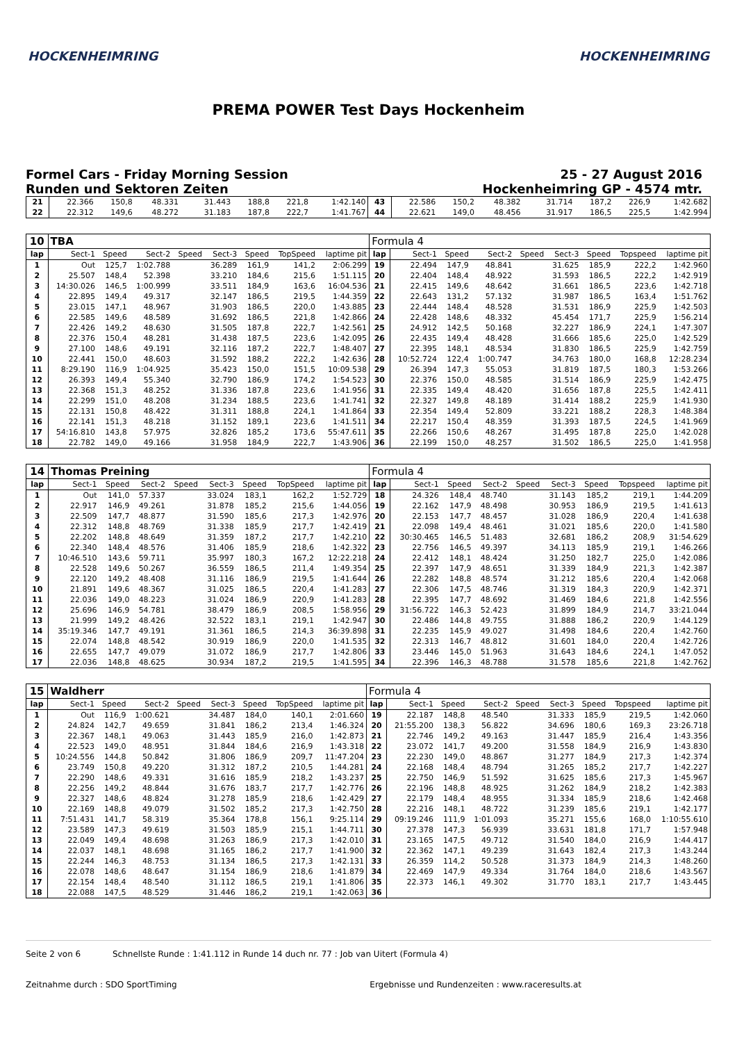HOCKENHEIMRING HOCKENHEIMRING
PREMA POWER Test Days Hockenheim
Formel Cars - Friday Morning Session
Runden und Sektoren Zeiten
25 - 27 August 2016
Hockenheimring GP - 4574 mtr.
| 21 | 22.366 | 150,8 | 48.331 | | 31.443 | 188,8 | 221,8 | 1:42.140 | 43 | 22.586 | 150,2 | 48.382 | | 31.714 | 187,2 | 226,9 | 1:42.682 |
| 22 | 22.312 | 149,6 | 48.272 | | 31.183 | 187,8 | 222,7 | 1:41.767 | 44 | 22.621 | 149,0 | 48.456 | | 31.917 | 186,5 | 225,5 | 1:42.994 |
| 10 | TBA | | | | | | | | Formula 4 | | | | | | | | |
| lap | Sect-1 | Speed | Sect-2 | Speed | Sect-3 | Speed | TopSpeed | laptime pit | lap | Sect-1 | Speed | Sect-2 | Speed | Sect-3 | Speed | Topspeed | laptime pit |
| 1 | Out | 125,7 | 1:02.788 | | 36.289 | 161,9 | 141,2 | 2:06.299 | 19 | 22.494 | 147,9 | 48.841 | | 31.625 | 185,9 | 222,2 | 1:42.960 |
| 2 | 25.507 | 148,4 | 52.398 | | 33.210 | 184,6 | 215,6 | 1:51.115 | 20 | 22.404 | 148,4 | 48.922 | | 31.593 | 186,5 | 222,2 | 1:42.919 |
| 3 | 14:30.026 | 146,5 | 1:00.999 | | 33.511 | 184,9 | 163,6 | 16:04.536 | 21 | 22.415 | 149,6 | 48.642 | | 31.661 | 186,5 | 223,6 | 1:42.718 |
| 4 | 22.895 | 149,4 | 49.317 | | 32.147 | 186,5 | 219,5 | 1:44.359 | 22 | 22.643 | 131,2 | 57.132 | | 31.987 | 186,5 | 163,4 | 1:51.762 |
| 5 | 23.015 | 147,1 | 48.967 | | 31.903 | 186,5 | 220,0 | 1:43.885 | 23 | 22.444 | 148,4 | 48.528 | | 31.531 | 186,9 | 225,9 | 1:42.503 |
| 6 | 22.585 | 149,6 | 48.589 | | 31.692 | 186,5 | 221,8 | 1:42.866 | 24 | 22.428 | 148,6 | 48.332 | | 45.454 | 171,7 | 225,9 | 1:56.214 |
| 7 | 22.426 | 149,2 | 48.630 | | 31.505 | 187,8 | 222,7 | 1:42.561 | 25 | 24.912 | 142,5 | 50.168 | | 32.227 | 186,9 | 224,1 | 1:47.307 |
| 8 | 22.376 | 150,4 | 48.281 | | 31.438 | 187,5 | 223,6 | 1:42.095 | 26 | 22.435 | 149,4 | 48.428 | | 31.666 | 185,6 | 225,0 | 1:42.529 |
| 9 | 27.100 | 148,6 | 49.191 | | 32.116 | 187,2 | 222,7 | 1:48.407 | 27 | 22.395 | 148,1 | 48.534 | | 31.830 | 186,5 | 225,9 | 1:42.759 |
| 10 | 22.441 | 150,0 | 48.603 | | 31.592 | 188,2 | 222,2 | 1:42.636 | 28 | 10:52.724 | 122,4 | 1:00.747 | | 34.763 | 180,0 | 168,8 | 12:28.234 |
| 11 | 8:29.190 | 116,9 | 1:04.925 | | 35.423 | 150,0 | 151,5 | 10:09.538 | 29 | 26.394 | 147,3 | 55.053 | | 31.819 | 187,5 | 180,3 | 1:53.266 |
| 12 | 26.393 | 149,4 | 55.340 | | 32.790 | 186,9 | 174,2 | 1:54.523 | 30 | 22.376 | 150,0 | 48.585 | | 31.514 | 186,9 | 225,9 | 1:42.475 |
| 13 | 22.368 | 151,3 | 48.252 | | 31.336 | 187,8 | 223,6 | 1:41.956 | 31 | 22.335 | 149,4 | 48.420 | | 31.656 | 187,8 | 225,5 | 1:42.411 |
| 14 | 22.299 | 151,0 | 48.208 | | 31.234 | 188,5 | 223,6 | 1:41.741 | 32 | 22.327 | 149,8 | 48.189 | | 31.414 | 188,2 | 225,9 | 1:41.930 |
| 15 | 22.131 | 150,8 | 48.422 | | 31.311 | 188,8 | 224,1 | 1:41.864 | 33 | 22.354 | 149,4 | 52.809 | | 33.221 | 188,2 | 228,3 | 1:48.384 |
| 16 | 22.141 | 151,3 | 48.218 | | 31.152 | 189,1 | 223,6 | 1:41.511 | 34 | 22.217 | 150,4 | 48.359 | | 31.393 | 187,5 | 224,5 | 1:41.969 |
| 17 | 54:16.810 | 143,8 | 57.975 | | 32.826 | 185,2 | 173,6 | 55:47.611 | 35 | 22.266 | 150,6 | 48.267 | | 31.495 | 187,8 | 225,0 | 1:42.028 |
| 18 | 22.782 | 149,0 | 49.166 | | 31.958 | 184,9 | 222,7 | 1:43.906 | 36 | 22.199 | 150,0 | 48.257 | | 31.502 | 186,5 | 225,0 | 1:41.958 |
| 14 | Thomas Preining | | | | | | | | Formula 4 | | | | | | | | |
| lap | Sect-1 | Speed | Sect-2 | Speed | Sect-3 | Speed | TopSpeed | laptime pit | lap | Sect-1 | Speed | Sect-2 | Speed | Sect-3 | Speed | Topspeed | laptime pit |
| 1 | Out | 141,0 | 57.337 | | 33.024 | 183,1 | 162,2 | 1:52.729 | 18 | 24.326 | 148,4 | 48.740 | | 31.143 | 185,2 | 219,1 | 1:44.209 |
| 2 | 22.917 | 146,9 | 49.261 | | 31.878 | 185,2 | 215,6 | 1:44.056 | 19 | 22.162 | 147,9 | 48.498 | | 30.953 | 186,9 | 219,5 | 1:41.613 |
| 3 | 22.509 | 147,7 | 48.877 | | 31.590 | 185,6 | 217,3 | 1:42.976 | 20 | 22.153 | 147,7 | 48.457 | | 31.028 | 186,9 | 220,4 | 1:41.638 |
| 4 | 22.312 | 148,8 | 48.769 | | 31.338 | 185,9 | 217,7 | 1:42.419 | 21 | 22.098 | 149,4 | 48.461 | | 31.021 | 185,6 | 220,0 | 1:41.580 |
| 5 | 22.202 | 148,8 | 48.649 | | 31.359 | 187,2 | 217,7 | 1:42.210 | 22 | 30:30.465 | 146,5 | 51.483 | | 32.681 | 186,2 | 208,9 | 31:54.629 |
| 6 | 22.340 | 148,4 | 48.576 | | 31.406 | 185,9 | 218,6 | 1:42.322 | 23 | 22.756 | 146,5 | 49.397 | | 34.113 | 185,9 | 219,1 | 1:46.266 |
| 7 | 10:46.510 | 143,6 | 59.711 | | 35.997 | 180,3 | 167,2 | 12:22.218 | 24 | 22.412 | 148,1 | 48.424 | | 31.250 | 182,7 | 225,0 | 1:42.086 |
| 8 | 22.528 | 149,6 | 50.267 | | 36.559 | 186,5 | 211,4 | 1:49.354 | 25 | 22.397 | 147,9 | 48.651 | | 31.339 | 184,9 | 221,3 | 1:42.387 |
| 9 | 22.120 | 149,2 | 48.408 | | 31.116 | 186,9 | 219,5 | 1:41.644 | 26 | 22.282 | 148,8 | 48.574 | | 31.212 | 185,6 | 220,4 | 1:42.068 |
| 10 | 21.891 | 149,6 | 48.367 | | 31.025 | 186,5 | 220,4 | 1:41.283 | 27 | 22.306 | 147,5 | 48.746 | | 31.319 | 184,3 | 220,9 | 1:42.371 |
| 11 | 22.036 | 149,0 | 48.223 | | 31.024 | 186,9 | 220,9 | 1:41.283 | 28 | 22.395 | 147,7 | 48.692 | | 31.469 | 184,6 | 221,8 | 1:42.556 |
| 12 | 25.696 | 146,9 | 54.781 | | 38.479 | 186,9 | 208,5 | 1:58.956 | 29 | 31:56.722 | 146,3 | 52.423 | | 31.899 | 184,9 | 214,7 | 33:21.044 |
| 13 | 21.999 | 149,2 | 48.426 | | 32.522 | 183,1 | 219,1 | 1:42.947 | 30 | 22.486 | 144,8 | 49.755 | | 31.888 | 186,2 | 220,9 | 1:44.129 |
| 14 | 35:19.346 | 147,7 | 49.191 | | 31.361 | 186,5 | 214,3 | 36:39.898 | 31 | 22.235 | 145,9 | 49.027 | | 31.498 | 184,6 | 220,4 | 1:42.760 |
| 15 | 22.074 | 148,8 | 48.542 | | 30.919 | 186,9 | 220,0 | 1:41.535 | 32 | 22.313 | 146,7 | 48.812 | | 31.601 | 184,0 | 220,4 | 1:42.726 |
| 16 | 22.655 | 147,7 | 49.079 | | 31.072 | 186,9 | 217,7 | 1:42.806 | 33 | 23.446 | 145,0 | 51.963 | | 31.643 | 184,6 | 224,1 | 1:47.052 |
| 17 | 22.036 | 148,8 | 48.625 | | 30.934 | 187,2 | 219,5 | 1:41.595 | 34 | 22.396 | 146,3 | 48.788 | | 31.578 | 185,6 | 221,8 | 1:42.762 |
| 15 | Waldherr | | | | | | | | Formula 4 | | | | | | | | |
| lap | Sect-1 | Speed | Sect-2 | Speed | Sect-3 | Speed | TopSpeed | laptime pit | lap | Sect-1 | Speed | Sect-2 | Speed | Sect-3 | Speed | Topspeed | laptime pit |
| 1 | Out | 116,9 | 1:00.621 | | 34.487 | 184,0 | 140,1 | 2:01.660 | 19 | 22.187 | 148,8 | 48.540 | | 31.333 | 185,9 | 219,5 | 1:42.060 |
| 2 | 24.824 | 142,7 | 49.659 | | 31.841 | 186,2 | 213,4 | 1:46.324 | 20 | 21:55.200 | 138,3 | 56.822 | | 34.696 | 180,6 | 169,3 | 23:26.718 |
| 3 | 22.367 | 148,1 | 49.063 | | 31.443 | 185,9 | 216,0 | 1:42.873 | 21 | 22.746 | 149,2 | 49.163 | | 31.447 | 185,9 | 216,4 | 1:43.356 |
| 4 | 22.523 | 149,0 | 48.951 | | 31.844 | 184,6 | 216,9 | 1:43.318 | 22 | 23.072 | 141,7 | 49.200 | | 31.558 | 184,9 | 216,9 | 1:43.830 |
| 5 | 10:24.556 | 144,8 | 50.842 | | 31.806 | 186,9 | 209,7 | 11:47.204 | 23 | 22.230 | 149,0 | 48.867 | | 31.277 | 184,9 | 217,3 | 1:42.374 |
| 6 | 23.749 | 150,8 | 49.220 | | 31.312 | 187,2 | 210,5 | 1:44.281 | 24 | 22.168 | 148,4 | 48.794 | | 31.265 | 185,2 | 217,7 | 1:42.227 |
| 7 | 22.290 | 148,6 | 49.331 | | 31.616 | 185,9 | 218,2 | 1:43.237 | 25 | 22.750 | 146,9 | 51.592 | | 31.625 | 185,6 | 217,3 | 1:45.967 |
| 8 | 22.256 | 149,2 | 48.844 | | 31.676 | 183,7 | 217,7 | 1:42.776 | 26 | 22.196 | 148,8 | 48.925 | | 31.262 | 184,9 | 218,2 | 1:42.383 |
| 9 | 22.327 | 148,6 | 48.824 | | 31.278 | 185,9 | 218,6 | 1:42.429 | 27 | 22.179 | 148,4 | 48.955 | | 31.334 | 185,9 | 218,6 | 1:42.468 |
| 10 | 22.169 | 148,8 | 49.079 | | 31.502 | 185,2 | 217,3 | 1:42.750 | 28 | 22.216 | 148,1 | 48.722 | | 31.239 | 185,6 | 219,1 | 1:42.177 |
| 11 | 7:51.431 | 141,7 | 58.319 | | 35.364 | 178,8 | 156,1 | 9:25.114 | 29 | 09:19.246 | 111,9 | 1:01.093 | | 35.271 | 155,6 | 168,0 | 1:10:55.610 |
| 12 | 23.589 | 147,3 | 49.619 | | 31.503 | 185,9 | 215,1 | 1:44.711 | 30 | 27.378 | 147,3 | 56.939 | | 33.631 | 181,8 | 171,7 | 1:57.948 |
| 13 | 22.049 | 149,4 | 48.698 | | 31.263 | 186,9 | 217,3 | 1:42.010 | 31 | 23.165 | 147,5 | 49.712 | | 31.540 | 184,0 | 216,9 | 1:44.417 |
| 14 | 22.037 | 148,1 | 48.698 | | 31.165 | 186,2 | 217,7 | 1:41.900 | 32 | 22.362 | 147,1 | 49.239 | | 31.643 | 182,4 | 217,3 | 1:43.244 |
| 15 | 22.244 | 146,3 | 48.753 | | 31.134 | 186,5 | 217,3 | 1:42.131 | 33 | 26.359 | 114,2 | 50.528 | | 31.373 | 184,9 | 214,3 | 1:48.260 |
| 16 | 22.078 | 148,6 | 48.647 | | 31.154 | 186,9 | 218,6 | 1:41.879 | 34 | 22.469 | 147,9 | 49.334 | | 31.764 | 184,0 | 218,6 | 1:43.567 |
| 17 | 22.154 | 148,4 | 48.540 | | 31.112 | 186,5 | 219,1 | 1:41.806 | 35 | 22.373 | 146,1 | 49.302 | | 31.770 | 183,1 | 217,7 | 1:43.445 |
| 18 | 22.088 | 147,5 | 48.529 | | 31.446 | 186,2 | 219,1 | 1:42.063 | 36 | | | | | | | | |
Seite 2 von 6 Schnellste Runde : 1:41.112 in Runde 14 duch nr. 77 : Job van Uitert (Formula 4)
Zeitnahme durch : SDO SportTiming Ergebnisse und Rundenzeiten : www.raceresults.at